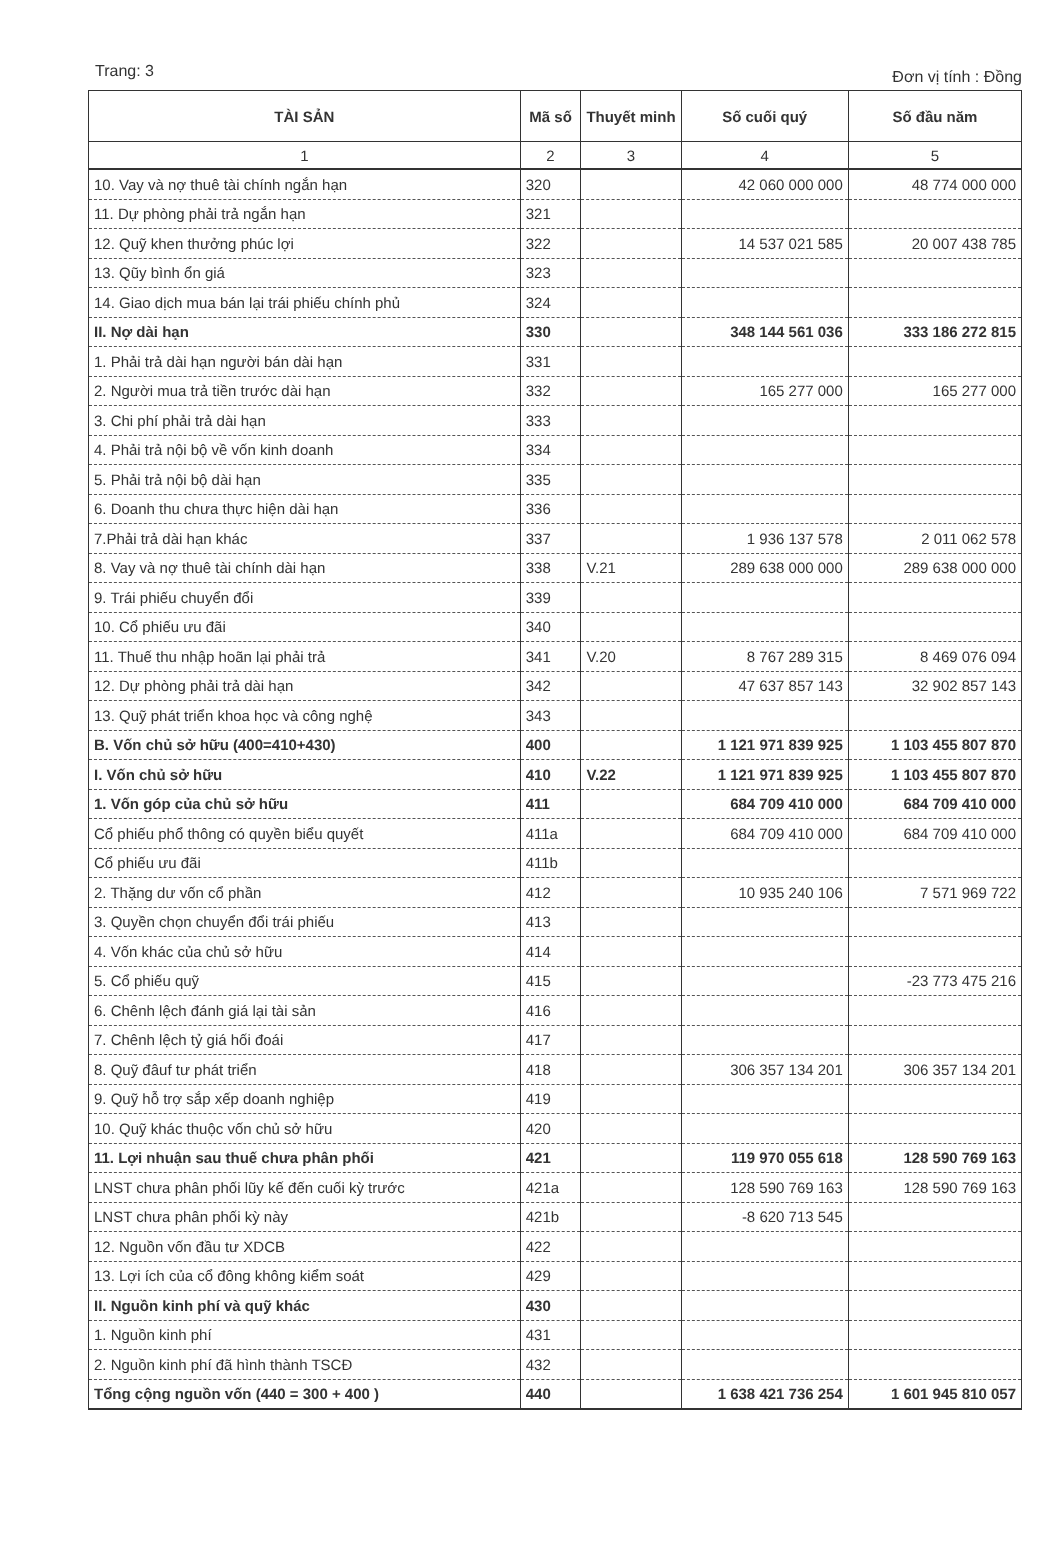Trang: 3 Đơn vị tính : Đồng
| TÀI SẢN | Mã số | Thuyết minh | Số cuối quý | Số đầu năm |
| --- | --- | --- | --- | --- |
| 1 | 2 | 3 | 4 | 5 |
| 10. Vay và nợ thuê tài chính ngắn hạn | 320 | | 42 060 000 000 | 48 774 000 000 |
| 11. Dự phòng phải trả ngắn hạn | 321 | | | |
| 12. Quỹ khen thưởng phúc lợi | 322 | | 14 537 021 585 | 20 007 438 785 |
| 13. Qũy bình ổn giá | 323 | | | |
| 14. Giao dịch mua bán lại trái phiếu chính phủ | 324 | | | |
| II. Nợ dài hạn | 330 | | 348 144 561 036 | 333 186 272 815 |
| 1. Phải trả dài hạn người bán dài hạn | 331 | | | |
| 2. Người mua trả tiền trước dài hạn | 332 | | 165 277 000 | 165 277 000 |
| 3. Chi phí phải trả dài hạn | 333 | | | |
| 4. Phải trả nội bộ về vốn kinh doanh | 334 | | | |
| 5. Phải trả nội bộ dài hạn | 335 | | | |
| 6. Doanh thu chưa thực hiện dài hạn | 336 | | | |
| 7.Phải trả dài hạn khác | 337 | | 1 936 137 578 | 2 011 062 578 |
| 8. Vay và nợ thuê tài chính dài hạn | 338 | V.21 | 289 638 000 000 | 289 638 000 000 |
| 9. Trái phiếu chuyển đổi | 339 | | | |
| 10. Cổ phiếu ưu đãi | 340 | | | |
| 11. Thuế thu nhập hoãn lại phải trả | 341 | V.20 | 8 767 289 315 | 8 469 076 094 |
| 12. Dự phòng phải trả dài hạn | 342 | | 47 637 857 143 | 32 902 857 143 |
| 13. Quỹ phát triển khoa học và công nghệ | 343 | | | |
| B. Vốn chủ sở hữu (400=410+430) | 400 | | 1 121 971 839 925 | 1 103 455 807 870 |
| I. Vốn chủ sở hữu | 410 | V.22 | 1 121 971 839 925 | 1 103 455 807 870 |
| 1. Vốn góp của chủ sở hữu | 411 | | 684 709 410 000 | 684 709 410 000 |
| Cổ phiếu phổ thông có quyền biểu quyết | 411a | | 684 709 410 000 | 684 709 410 000 |
| Cổ phiếu ưu đãi | 411b | | | |
| 2. Thặng dư vốn cổ phần | 412 | | 10 935 240 106 | 7 571 969 722 |
| 3. Quyền chọn chuyển đổi trái phiếu | 413 | | | |
| 4. Vốn khác của chủ sở hữu | 414 | | | |
| 5. Cổ phiếu quỹ | 415 | | | -23 773 475 216 |
| 6. Chênh lệch đánh giá lại tài sản | 416 | | | |
| 7. Chênh lệch tỷ giá hối đoái | 417 | | | |
| 8. Quỹ đâuf tư phát triển | 418 | | 306 357 134 201 | 306 357 134 201 |
| 9. Quỹ hỗ trợ sắp xếp doanh nghiệp | 419 | | | |
| 10. Quỹ khác thuộc vốn chủ sở hữu | 420 | | | |
| 11. Lợi nhuận sau thuế chưa phân phối | 421 | | 119 970 055 618 | 128 590 769 163 |
| LNST chưa phân phối lũy kế đến cuối kỳ trước | 421a | | 128 590 769 163 | 128 590 769 163 |
| LNST chưa phân phối kỳ này | 421b | | -8 620 713 545 | |
| 12. Nguồn vốn đầu tư XDCB | 422 | | | |
| 13. Lợi ích của cổ đông không kiểm soát | 429 | | | |
| II. Nguồn kinh phí và quỹ khác | 430 | | | |
| 1. Nguồn kinh phí | 431 | | | |
| 2. Nguồn kinh phí đã hình thành TSCĐ | 432 | | | |
| Tổng cộng nguồn vốn (440 = 300 + 400 ) | 440 | | 1 638 421 736 254 | 1 601 945 810 057 |